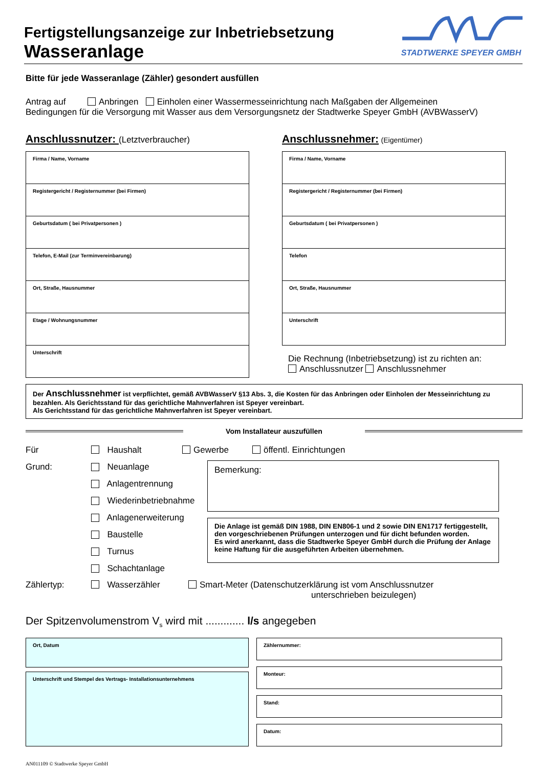Fertigstellungsanzeige zur Inbetriebsetzung
Wasseranlage
STADTWERKE SPEYER GMBH
Bitte für jede Wasseranlage (Zähler) gesondert ausfüllen
Antrag auf Anbringen Einholen einer Wassermesseinrichtung nach Maßgaben der Allgemeinen
Bedingungen für die Versorgung mit Wasser aus dem Versorgungsnetz der Stadtwerke Speyer GmbH (AVBWasserV)
Anschlussnutzer: (Letztverbraucher)
Firma / Name, Vorname
Registergericht / Registernummer (bei Firmen)
Geburtsdatum ( bei Privatpersonen )
Telefon, E-Mail (zur Terminvereinbarung)
Ort, Straße, Hausnummer
Etage / Wohnungsnummer
Unterschrift
Anschlussnehmer: (Eigentümer)
Firma / Name, Vorname
Registergericht / Registernummer (bei Firmen)
Geburtsdatum ( bei Privatpersonen )
Telefon
Ort, Straße, Hausnummer
Unterschrift
Die Rechnung (Inbetriebsetzung) ist zu richten an:
Anschlussnutzer Anschlussnehmer
Der Anschlussnehmer ist verpflichtet, gemäß AVBWasserV §13 Abs. 3, die Kosten für das Anbringen oder Einholen der Messeinrichtung zu bezahlen. Als Gerichtsstand für das gerichtliche Mahnverfahren ist Speyer vereinbart.
Als Gerichtsstand für das gerichtliche Mahnverfahren ist Speyer vereinbart.
Vom Installateur auszufüllen
Für Haushalt Gewerbe öffentl. Einrichtungen
Grund: Neuanlage
Anlagentrennung
Wiederinbetriebnahme
Anlagenerweiterung
Baustelle
Turnus
Schachtanlage
Bemerkung:
Die Anlage ist gemäß DIN 1988, DIN EN806-1 und 2 sowie DIN EN1717 fertiggestellt, den vorgeschriebenen Prüfungen unterzogen und für dicht befunden worden.
Es wird anerkannt, dass die Stadtwerke Speyer GmbH durch die Prüfung der Anlage keine Haftung für die ausgeführten Arbeiten übernehmen.
Zählertyp: Wasserzähler Smart-Meter (Datenschutzerklärung ist vom Anschlussnutzer
unterschrieben beizulegen)
Der Spitzenvolumenstrom V<sub>s</sub> wird mit ............. l/s angegeben
Ort, Datum
Unterschrift und Stempel des Vertrags- Installationsunternehmens
Zählernummer:
Monteur:
Stand:
Datum:
AN011109 © Stadtwerke Speyer GmbH